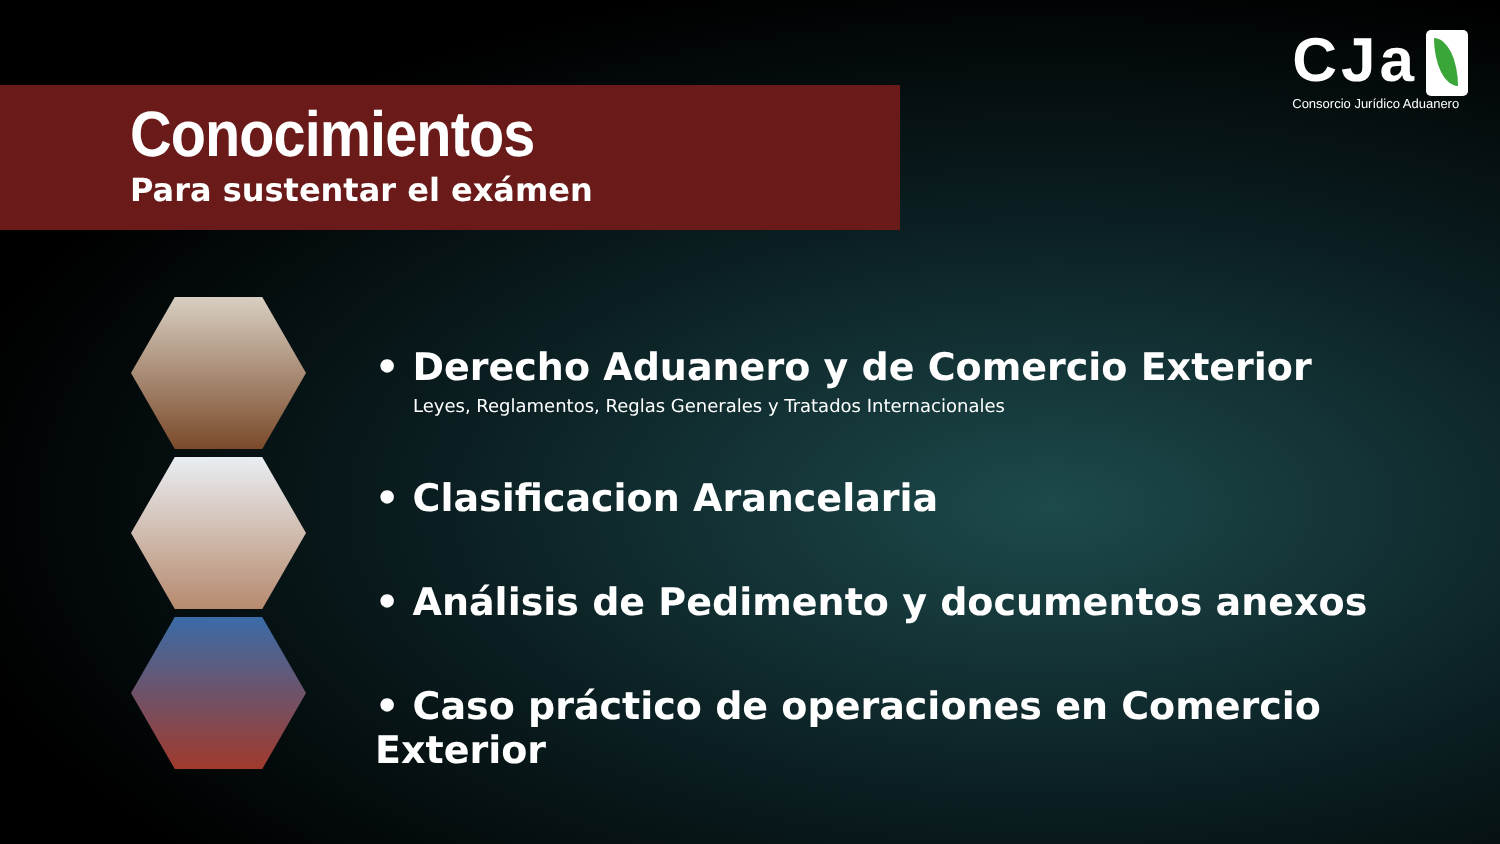CJa
Consorcio Jurídico Aduanero
Conocimientos
Para sustentar el exámen
• Derecho Aduanero y de Comercio Exterior
Leyes, Reglamentos, Reglas Generales y Tratados Internacionales
• Clasificacion Arancelaria
• Análisis de Pedimento y documentos anexos
• Caso práctico de operaciones en Comercio Exterior